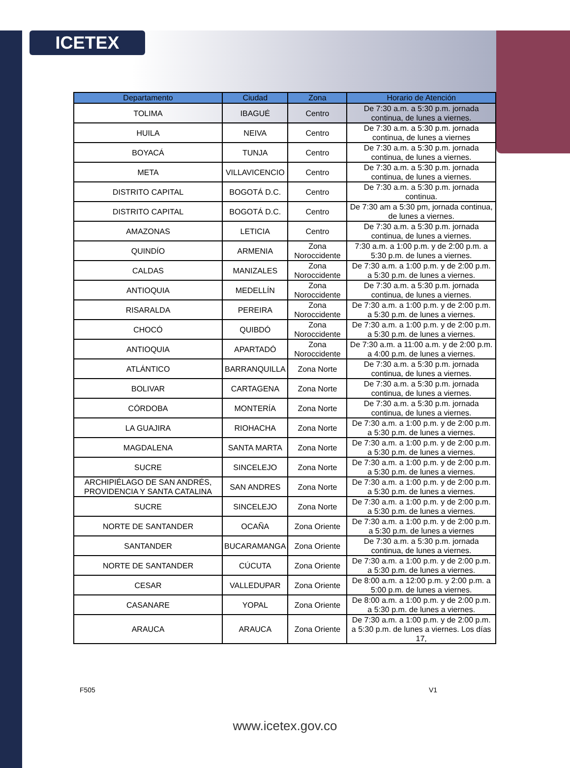ICETEX
| Departamento | Ciudad | Zona | Horario de Atención |
| --- | --- | --- | --- |
| TOLIMA | IBAGUÉ | Centro | De 7:30 a.m. a 5:30 p.m. jornada continua, de lunes a viernes. |
| HUILA | NEIVA | Centro | De 7:30 a.m. a 5:30 p.m. jornada continua, de lunes a viernes |
| BOYACÁ | TUNJA | Centro | De 7:30 a.m. a 5:30 p.m. jornada continua, de lunes a viernes. |
| META | VILLAVICENCIO | Centro | De 7:30 a.m. a 5:30 p.m. jornada continua, de lunes a viernes. |
| DISTRITO CAPITAL | BOGOTÁ D.C. | Centro | De 7:30 a.m. a 5:30 p.m. jornada continua. |
| DISTRITO CAPITAL | BOGOTÁ D.C. | Centro | De 7:30 am a 5:30 pm, jornada continua, de lunes a viernes. |
| AMAZONAS | LETICIA | Centro | De 7:30 a.m. a 5:30 p.m. jornada continua, de lunes a viernes. |
| QUINDÍO | ARMENIA | Zona Noroccidente | 7:30 a.m. a 1:00 p.m. y de 2:00 p.m. a 5:30 p.m. de lunes a viernes. |
| CALDAS | MANIZALES | Zona Noroccidente | De 7:30 a.m. a 1:00 p.m. y de 2:00 p.m. a 5:30 p.m. de lunes a viernes. |
| ANTIOQUIA | MEDELLÍN | Zona Noroccidente | De 7:30 a.m. a 5:30 p.m. jornada continua, de lunes a viernes. |
| RISARALDA | PEREIRA | Zona Noroccidente | De 7:30 a.m. a 1:00 p.m. y de 2:00 p.m. a 5:30 p.m. de lunes a viernes. |
| CHOCÓ | QUIBDÓ | Zona Noroccidente | De 7:30 a.m. a 1:00 p.m. y de 2:00 p.m. a 5:30 p.m. de lunes a viernes. |
| ANTIOQUIA | APARTADÓ | Zona Noroccidente | De 7:30 a.m. a 11:00 a.m. y de 2:00 p.m. a 4:00 p.m. de lunes a viernes. |
| ATLÁNTICO | BARRANQUILLA | Zona Norte | De 7:30 a.m. a 5:30 p.m. jornada continua, de lunes a viernes. |
| BOLIVAR | CARTAGENA | Zona Norte | De 7:30 a.m. a 5:30 p.m. jornada continua, de lunes a viernes. |
| CÓRDOBA | MONTERÍA | Zona Norte | De 7:30 a.m. a 5:30 p.m. jornada continua, de lunes a viernes. |
| LA GUAJIRA | RIOHACHA | Zona Norte | De 7:30 a.m. a 1:00 p.m. y de 2:00 p.m. a 5:30 p.m. de lunes a viernes. |
| MAGDALENA | SANTA MARTA | Zona Norte | De 7:30 a.m. a 1:00 p.m. y de 2:00 p.m. a 5:30 p.m. de lunes a viernes. |
| SUCRE | SINCELEJO | Zona Norte | De 7:30 a.m. a 1:00 p.m. y de 2:00 p.m. a 5:30 p.m. de lunes a viernes. |
| ARCHIPIÉLAGO DE SAN ANDRÉS, PROVIDENCIA Y SANTA CATALINA | SAN ANDRES | Zona Norte | De 7:30 a.m. a 1:00 p.m. y de 2:00 p.m. a 5:30 p.m. de lunes a viernes. |
| SUCRE | SINCELEJO | Zona Norte | De 7:30 a.m. a 1:00 p.m. y de 2:00 p.m. a 5:30 p.m. de lunes a viernes. |
| NORTE DE SANTANDER | OCAÑA | Zona Oriente | De 7:30 a.m. a 1:00 p.m. y de 2:00 p.m. a 5:30 p.m. de lunes a viernes |
| SANTANDER | BUCARAMANGA | Zona Oriente | De 7:30 a.m. a 5:30 p.m. jornada continua, de lunes a viernes. |
| NORTE DE SANTANDER | CÚCUTA | Zona Oriente | De 7:30 a.m. a 1:00 p.m. y de 2:00 p.m. a 5:30 p.m. de lunes a viernes. |
| CESAR | VALLEDUPAR | Zona Oriente | De 8:00 a.m. a 12:00 p.m. y 2:00 p.m. a 5:00 p.m. de lunes a viernes. |
| CASANARE | YOPAL | Zona Oriente | De 8:00 a.m. a 1:00 p.m. y de 2:00 p.m. a 5:30 p.m. de lunes a viernes. |
| ARAUCA | ARAUCA | Zona Oriente | De 7:30 a.m. a 1:00 p.m. y de 2:00 p.m. a 5:30 p.m. de lunes a viernes. Los días 17, |
F505 V1
www.icetex.gov.co